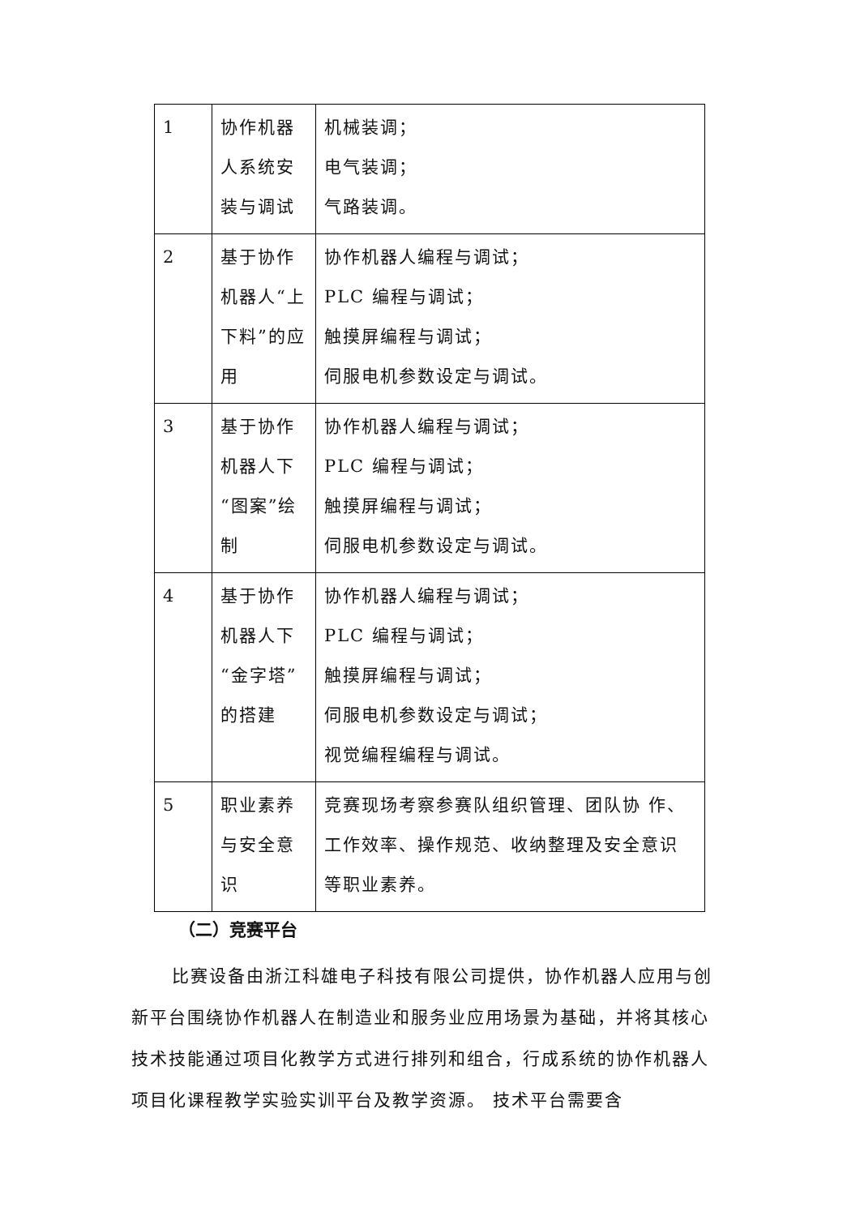| 1 | 协作机器人系统安装与调试 | 机械装调； 电气装调； 气路装调。 |
| 2 | 基于协作机器人“上下料”的应用 | 协作机器人编程与调试； PLC 编程与调试； 触摸屏编程与调试； 伺服电机参数设定与调试。 |
| 3 | 基于协作机器人下“图案”绘制 | 协作机器人编程与调试； PLC 编程与调试； 触摸屏编程与调试； 伺服电机参数设定与调试。 |
| 4 | 基于协作机器人下“金字塔”的搭建 | 协作机器人编程与调试； PLC 编程与调试； 触摸屏编程与调试； 伺服电机参数设定与调试； 视觉编程编程与调试。 |
| 5 | 职业素养与安全意识 | 竞赛现场考察参赛队组织管理、团队协 作、工作效率、操作规范、收纳整理及安全意识等职业素养。 |
（二）竞赛平台
比赛设备由浙江科雄电子科技有限公司提供，协作机器人应用与创新平台围绕协作机器人在制造业和服务业应用场景为基础，并将其核心技术技能通过项目化教学方式进行排列和组合，行成系统的协作机器人项目化课程教学实验实训平台及教学资源。 技术平台需要含